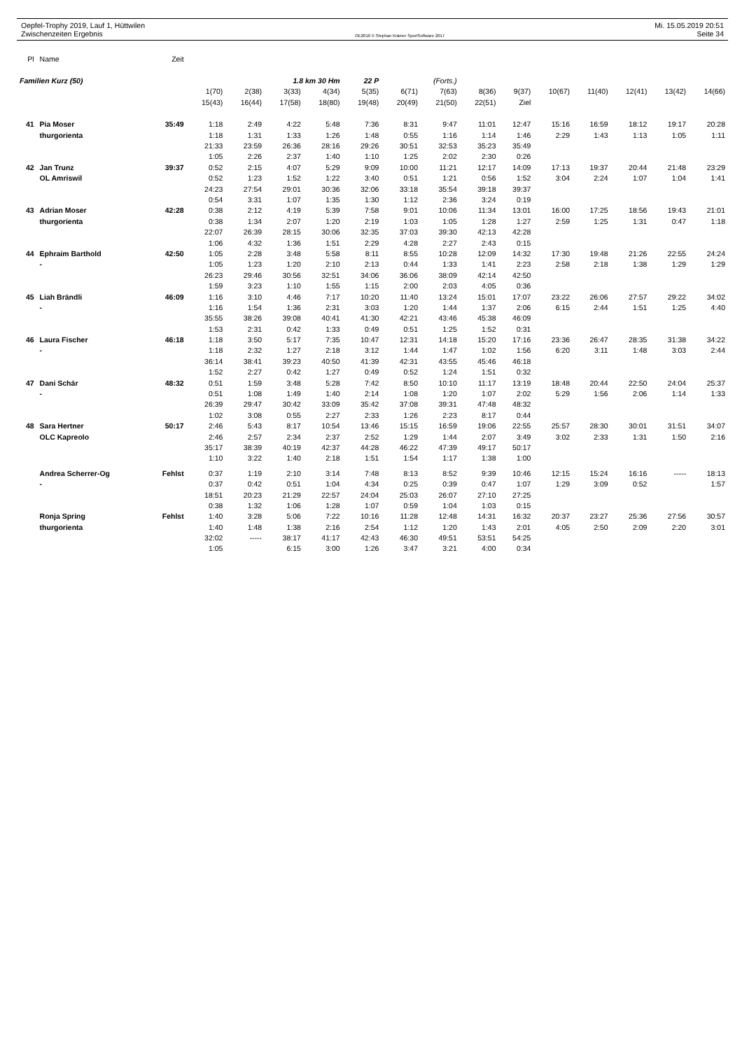Oepfel-Trophy 2019, Lauf 1, Hüttwilen
Zwischenzeiten Ergebnis
OE2010 © Stephan Krämer SportSoftware 2017
Mi. 15.05.2019 20:51
Seite 34
| Pl | Name | Zeit | | | | | | | | | | | | | | |
| --- | --- | --- | --- | --- | --- | --- | --- | --- | --- | --- | --- | --- | --- | --- | --- | --- |
| Familien Kurz (50) | | | | | 1.8 km 30 Hm | | 22 P | (Forts.) | | | | | | | | |
| | | | 1(70) | 2(38) | 3(33) | 4(34) | 5(35) | 6(71) | 7(63) | 8(36) | 9(37) | 10(67) | 11(40) | 12(41) | 13(42) | 14(66) |
| | | | 15(43) | 16(44) | 17(58) | 18(80) | 19(48) | 20(49) | 21(50) | 22(51) | Ziel | | | | | |
| 41 | Pia Moser | 35:49 | 1:18 | 2:49 | 4:22 | 5:48 | 7:36 | 8:31 | 9:47 | 11:01 | 12:47 | 15:16 | 16:59 | 18:12 | 19:17 | 20:28 |
| | thurgorienta | | 1:18 | 1:31 | 1:33 | 1:26 | 1:48 | 0:55 | 1:16 | 1:14 | 1:46 | 2:29 | 1:43 | 1:13 | 1:05 | 1:11 |
| | | | 21:33 | 23:59 | 26:36 | 28:16 | 29:26 | 30:51 | 32:53 | 35:23 | 35:49 | | | | | |
| | | | 1:05 | 2:26 | 2:37 | 1:40 | 1:10 | 1:25 | 2:02 | 2:30 | 0:26 | | | | | |
| 42 | Jan Trunz | 39:37 | 0:52 | 2:15 | 4:07 | 5:29 | 9:09 | 10:00 | 11:21 | 12:17 | 14:09 | 17:13 | 19:37 | 20:44 | 21:48 | 23:29 |
| | OL Amriswil | | 0:52 | 1:23 | 1:52 | 1:22 | 3:40 | 0:51 | 1:21 | 0:56 | 1:52 | 3:04 | 2:24 | 1:07 | 1:04 | 1:41 |
| | | | 24:23 | 27:54 | 29:01 | 30:36 | 32:06 | 33:18 | 35:54 | 39:18 | 39:37 | | | | | |
| | | | 0:54 | 3:31 | 1:07 | 1:35 | 1:30 | 1:12 | 2:36 | 3:24 | 0:19 | | | | | |
| 43 | Adrian Moser | 42:28 | 0:38 | 2:12 | 4:19 | 5:39 | 7:58 | 9:01 | 10:06 | 11:34 | 13:01 | 16:00 | 17:25 | 18:56 | 19:43 | 21:01 |
| | thurgorienta | | 0:38 | 1:34 | 2:07 | 1:20 | 2:19 | 1:03 | 1:05 | 1:28 | 1:27 | 2:59 | 1:25 | 1:31 | 0:47 | 1:18 |
| | | | 22:07 | 26:39 | 28:15 | 30:06 | 32:35 | 37:03 | 39:30 | 42:13 | 42:28 | | | | | |
| | | | 1:06 | 4:32 | 1:36 | 1:51 | 2:29 | 4:28 | 2:27 | 2:43 | 0:15 | | | | | |
| 44 | Ephraim Barthold | 42:50 | 1:05 | 2:28 | 3:48 | 5:58 | 8:11 | 8:55 | 10:28 | 12:09 | 14:32 | 17:30 | 19:48 | 21:26 | 22:55 | 24:24 |
| | - | | 1:05 | 1:23 | 1:20 | 2:10 | 2:13 | 0:44 | 1:33 | 1:41 | 2:23 | 2:58 | 2:18 | 1:38 | 1:29 | 1:29 |
| | | | 26:23 | 29:46 | 30:56 | 32:51 | 34:06 | 36:06 | 38:09 | 42:14 | 42:50 | | | | | |
| | | | 1:59 | 3:23 | 1:10 | 1:55 | 1:15 | 2:00 | 2:03 | 4:05 | 0:36 | | | | | |
| 45 | Liah Brändli | 46:09 | 1:16 | 3:10 | 4:46 | 7:17 | 10:20 | 11:40 | 13:24 | 15:01 | 17:07 | 23:22 | 26:06 | 27:57 | 29:22 | 34:02 |
| | - | | 1:16 | 1:54 | 1:36 | 2:31 | 3:03 | 1:20 | 1:44 | 1:37 | 2:06 | 6:15 | 2:44 | 1:51 | 1:25 | 4:40 |
| | | | 35:55 | 38:26 | 39:08 | 40:41 | 41:30 | 42:21 | 43:46 | 45:38 | 46:09 | | | | | |
| | | | 1:53 | 2:31 | 0:42 | 1:33 | 0:49 | 0:51 | 1:25 | 1:52 | 0:31 | | | | | |
| 46 | Laura Fischer | 46:18 | 1:18 | 3:50 | 5:17 | 7:35 | 10:47 | 12:31 | 14:18 | 15:20 | 17:16 | 23:36 | 26:47 | 28:35 | 31:38 | 34:22 |
| | - | | 1:18 | 2:32 | 1:27 | 2:18 | 3:12 | 1:44 | 1:47 | 1:02 | 1:56 | 6:20 | 3:11 | 1:48 | 3:03 | 2:44 |
| | | | 36:14 | 38:41 | 39:23 | 40:50 | 41:39 | 42:31 | 43:55 | 45:46 | 46:18 | | | | | |
| | | | 1:52 | 2:27 | 0:42 | 1:27 | 0:49 | 0:52 | 1:24 | 1:51 | 0:32 | | | | | |
| 47 | Dani Schär | 48:32 | 0:51 | 1:59 | 3:48 | 5:28 | 7:42 | 8:50 | 10:10 | 11:17 | 13:19 | 18:48 | 20:44 | 22:50 | 24:04 | 25:37 |
| | - | | 0:51 | 1:08 | 1:49 | 1:40 | 2:14 | 1:08 | 1:20 | 1:07 | 2:02 | 5:29 | 1:56 | 2:06 | 1:14 | 1:33 |
| | | | 26:39 | 29:47 | 30:42 | 33:09 | 35:42 | 37:08 | 39:31 | 47:48 | 48:32 | | | | | |
| | | | 1:02 | 3:08 | 0:55 | 2:27 | 2:33 | 1:26 | 2:23 | 8:17 | 0:44 | | | | | |
| 48 | Sara Hertner | 50:17 | 2:46 | 5:43 | 8:17 | 10:54 | 13:46 | 15:15 | 16:59 | 19:06 | 22:55 | 25:57 | 28:30 | 30:01 | 31:51 | 34:07 |
| | OLC Kapreolo | | 2:46 | 2:57 | 2:34 | 2:37 | 2:52 | 1:29 | 1:44 | 2:07 | 3:49 | 3:02 | 2:33 | 1:31 | 1:50 | 2:16 |
| | | | 35:17 | 38:39 | 40:19 | 42:37 | 44:28 | 46:22 | 47:39 | 49:17 | 50:17 | | | | | |
| | | | 1:10 | 3:22 | 1:40 | 2:18 | 1:51 | 1:54 | 1:17 | 1:38 | 1:00 | | | | | |
| | Andrea Scherrer-Og | Fehlst | 0:37 | 1:19 | 2:10 | 3:14 | 7:48 | 8:13 | 8:52 | 9:39 | 10:46 | 12:15 | 15:24 | 16:16 | ----- | 18:13 |
| | - | | 0:37 | 0:42 | 0:51 | 1:04 | 4:34 | 0:25 | 0:39 | 0:47 | 1:07 | 1:29 | 3:09 | 0:52 | | 1:57 |
| | | | 18:51 | 20:23 | 21:29 | 22:57 | 24:04 | 25:03 | 26:07 | 27:10 | 27:25 | | | | | |
| | | | 0:38 | 1:32 | 1:06 | 1:28 | 1:07 | 0:59 | 1:04 | 1:03 | 0:15 | | | | | |
| | Ronja Spring | Fehlst | 1:40 | 3:28 | 5:06 | 7:22 | 10:16 | 11:28 | 12:48 | 14:31 | 16:32 | 20:37 | 23:27 | 25:36 | 27:56 | 30:57 |
| | thurgorienta | | 1:40 | 1:48 | 1:38 | 2:16 | 2:54 | 1:12 | 1:20 | 1:43 | 2:01 | 4:05 | 2:50 | 2:09 | 2:20 | 3:01 |
| | | | 32:02 | ----- | 38:17 | 41:17 | 42:43 | 46:30 | 49:51 | 53:51 | 54:25 | | | | | |
| | | | 1:05 | | 6:15 | 3:00 | 1:26 | 3:47 | 3:21 | 4:00 | 0:34 | | | | | |